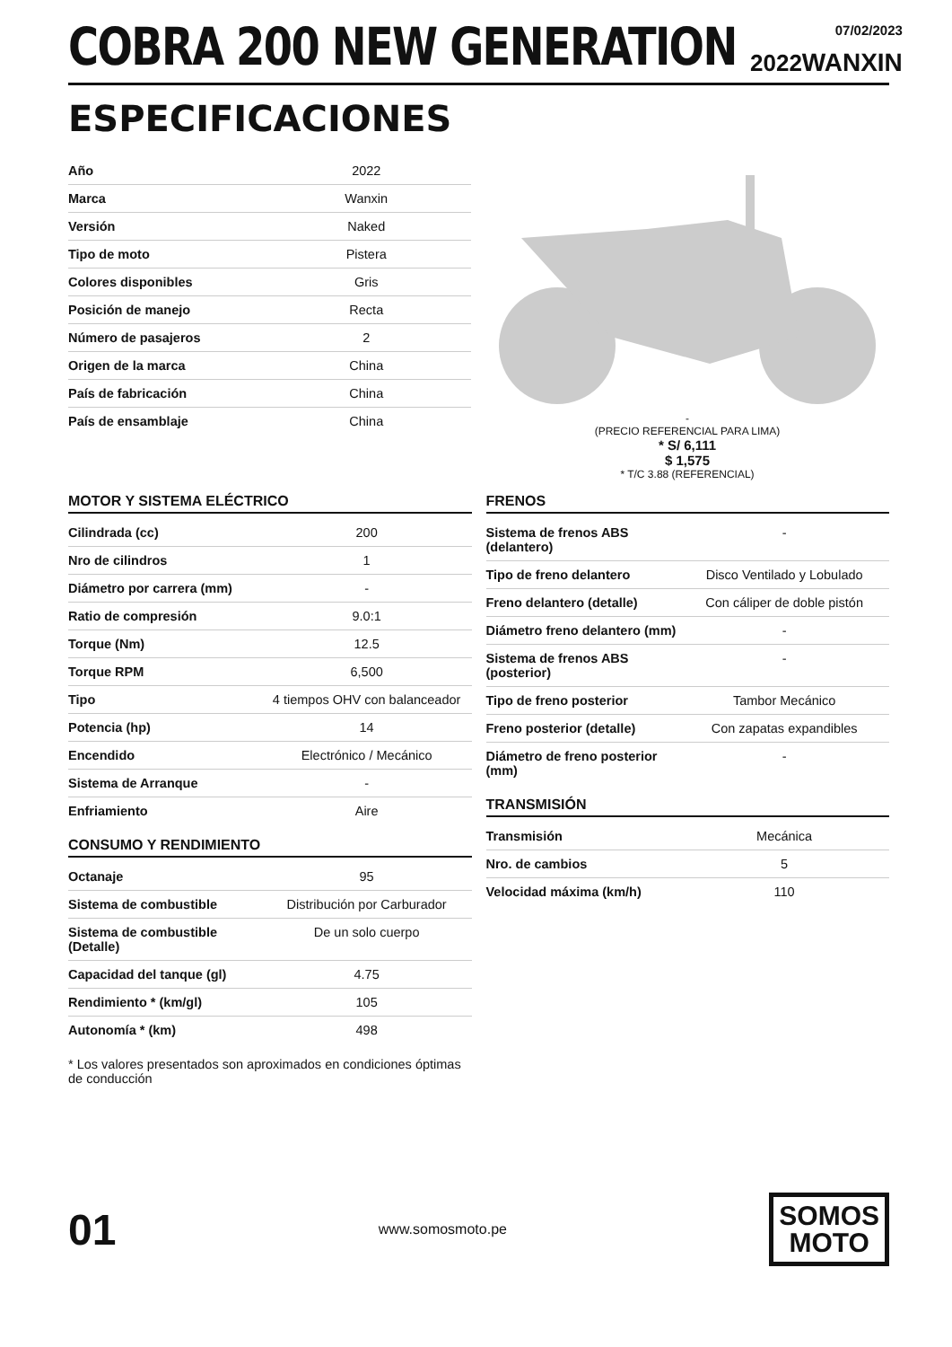COBRA 200 NEW GENERATION
2022
07/02/2023
WANXIN
ESPECIFICACIONES
| Año | 2022 |
| Marca | Wanxin |
| Versión | Naked |
| Tipo de moto | Pistera |
| Colores disponibles | Gris |
| Posición de manejo | Recta |
| Número de pasajeros | 2 |
| Origen de la marca | China |
| País de fabricación | China |
| País de ensamblaje | China |
-
(PRECIO REFERENCIAL PARA LIMA)
* S/ 6,111
$ 1,575
* T/C 3.88 (REFERENCIAL)
MOTOR Y SISTEMA ELÉCTRICO
| Cilindrada (cc) | 200 |
| Nro de cilindros | 1 |
| Diámetro por carrera (mm) | - |
| Ratio de compresión | 9.0:1 |
| Torque (Nm) | 12.5 |
| Torque RPM | 6,500 |
| Tipo | 4 tiempos OHV con balanceador |
| Potencia (hp) | 14 |
| Encendido | Electrónico / Mecánico |
| Sistema de Arranque | - |
| Enfriamiento | Aire |
CONSUMO Y RENDIMIENTO
| Octanaje | 95 |
| Sistema de combustible | Distribución por Carburador |
| Sistema de combustible (Detalle) | De un solo cuerpo |
| Capacidad del tanque (gl) | 4.75 |
| Rendimiento * (km/gl) | 105 |
| Autonomía * (km) | 498 |
* Los valores presentados son aproximados en condiciones óptimas de conducción
FRENOS
| Sistema de frenos ABS (delantero) | - |
| Tipo de freno delantero | Disco Ventilado y Lobulado |
| Freno delantero (detalle) | Con cáliper de doble pistón |
| Diámetro freno delantero (mm) | - |
| Sistema de frenos ABS (posterior) | - |
| Tipo de freno posterior | Tambor Mecánico |
| Freno posterior (detalle) | Con zapatas expandibles |
| Diámetro de freno posterior (mm) | - |
TRANSMISIÓN
| Transmisión | Mecánica |
| Nro. de cambios | 5 |
| Velocidad máxima (km/h) | 110 |
01
www.somosmoto.pe
SOMOS
MOTO